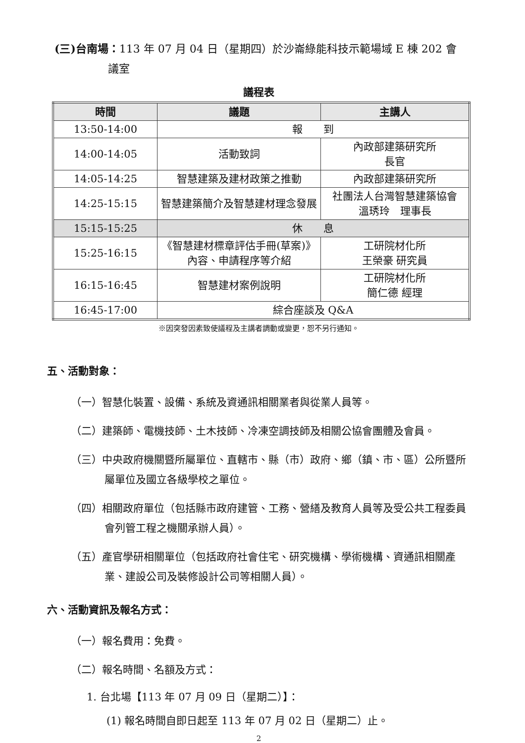(三)台南場：113 年 07 月 04 日（星期四）於沙崙綠能科技示範場域 E 棟 202 會
議室
議程表
| 時間 | 議題 | 主講人 |
| --- | --- | --- |
| 13:50-14:00 | 報 到 | |
| 14:00-14:05 | 活動致詞 | 內政部建築研究所 長官 |
| 14:05-14:25 | 智慧建築及建材政策之推動 | 內政部建築研究所 |
| 14:25-15:15 | 智慧建築簡介及智慧建材理念發展 | 社團法人台灣智慧建築協會 溫琇玲 理事長 |
| 15:15-15:25 | 休 息 | |
| 15:25-16:15 | 《智慧建材標章評估手冊(草案)》內容、申請程序等介紹 | 工研院材化所 王榮豪 研究員 |
| 16:15-16:45 | 智慧建材案例說明 | 工研院材化所 簡仁德 經理 |
| 16:45-17:00 | 綜合座談及 Q&A | |
※因突發因素致使議程及主講者調動或變更，恕不另行通知。
五、活動對象：
（一）智慧化裝置、設備、系統及資通訊相關業者與從業人員等。
（二）建築師、電機技師、土木技師、冷凍空調技師及相關公協會團體及會員。
（三）中央政府機關暨所屬單位、直轄市、縣（市）政府、鄉（鎮、市、區）公所暨所屬單位及國立各級學校之單位。
（四）相關政府單位（包括縣市政府建管、工務、營繕及教育人員等及受公共工程委員會列管工程之機關承辦人員）。
（五）產官學研相關單位（包括政府社會住宅、研究機構、學術機構、資通訊相關產業、建設公司及裝修設計公司等相關人員）。
六、活動資訊及報名方式：
（一）報名費用：免費。
（二）報名時間、名額及方式：
1. 台北場【113 年 07 月 09 日（星期二）】：
(1) 報名時間自即日起至 113 年 07 月 02 日（星期二）止。
2